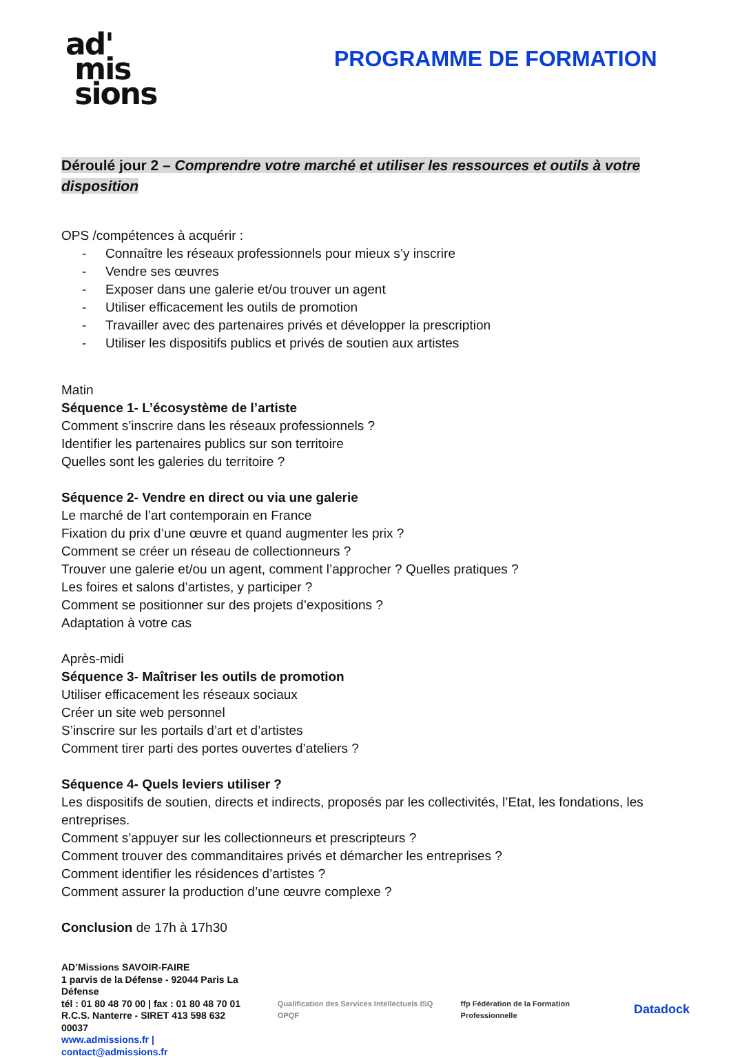ad'
mis
sions
PROGRAMME DE FORMATION
Déroulé jour 2 – Comprendre votre marché et utiliser les ressources et outils à votre disposition
OPS /compétences à acquérir :
- Connaître les réseaux professionnels pour mieux s’y inscrire
- Vendre ses œuvres
- Exposer dans une galerie et/ou trouver un agent
- Utiliser efficacement les outils de promotion
- Travailler avec des partenaires privés et développer la prescription
- Utiliser les dispositifs publics et privés de soutien aux artistes
Matin
Séquence 1- L’écosystème de l’artiste
Comment s’inscrire dans les réseaux professionnels ?
Identifier les partenaires publics sur son territoire
Quelles sont les galeries du territoire ?
Séquence 2- Vendre en direct ou via une galerie
Le marché de l’art contemporain en France
Fixation du prix d’une œuvre et quand augmenter les prix ?
Comment se créer un réseau de collectionneurs ?
Trouver une galerie et/ou un agent, comment l’approcher ? Quelles pratiques ?
Les foires et salons d’artistes, y participer ?
Comment se positionner sur des projets d’expositions ?
Adaptation à votre cas
Après-midi
Séquence 3- Maîtriser les outils de promotion
Utiliser efficacement les réseaux sociaux
Créer un site web personnel
S’inscrire sur les portails d’art et d’artistes
Comment tirer parti des portes ouvertes d’ateliers ?
Séquence 4- Quels leviers utiliser ?
Les dispositifs de soutien, directs et indirects, proposés par les collectivités, l’Etat, les fondations, les entreprises.
Comment s’appuyer sur les collectionneurs et prescripteurs ?
Comment trouver des commanditaires privés et démarcher les entreprises ?
Comment identifier les résidences d’artistes ?
Comment assurer la production d’une œuvre complexe ?
Conclusion de 17h à 17h30
AD’Missions SAVOIR-FAIRE
1 parvis de la Défense - 92044 Paris La Défense
tél : 01 80 48 70 00 | fax : 01 80 48 70 01
R.C.S. Nanterre - SIRET 413 598 632 00037
www.admissions.fr | contact@admissions.fr
Qualification des Services Intellectuels ISQ OPQF
ffp Fédération de la Formation Professionnelle
Datadock